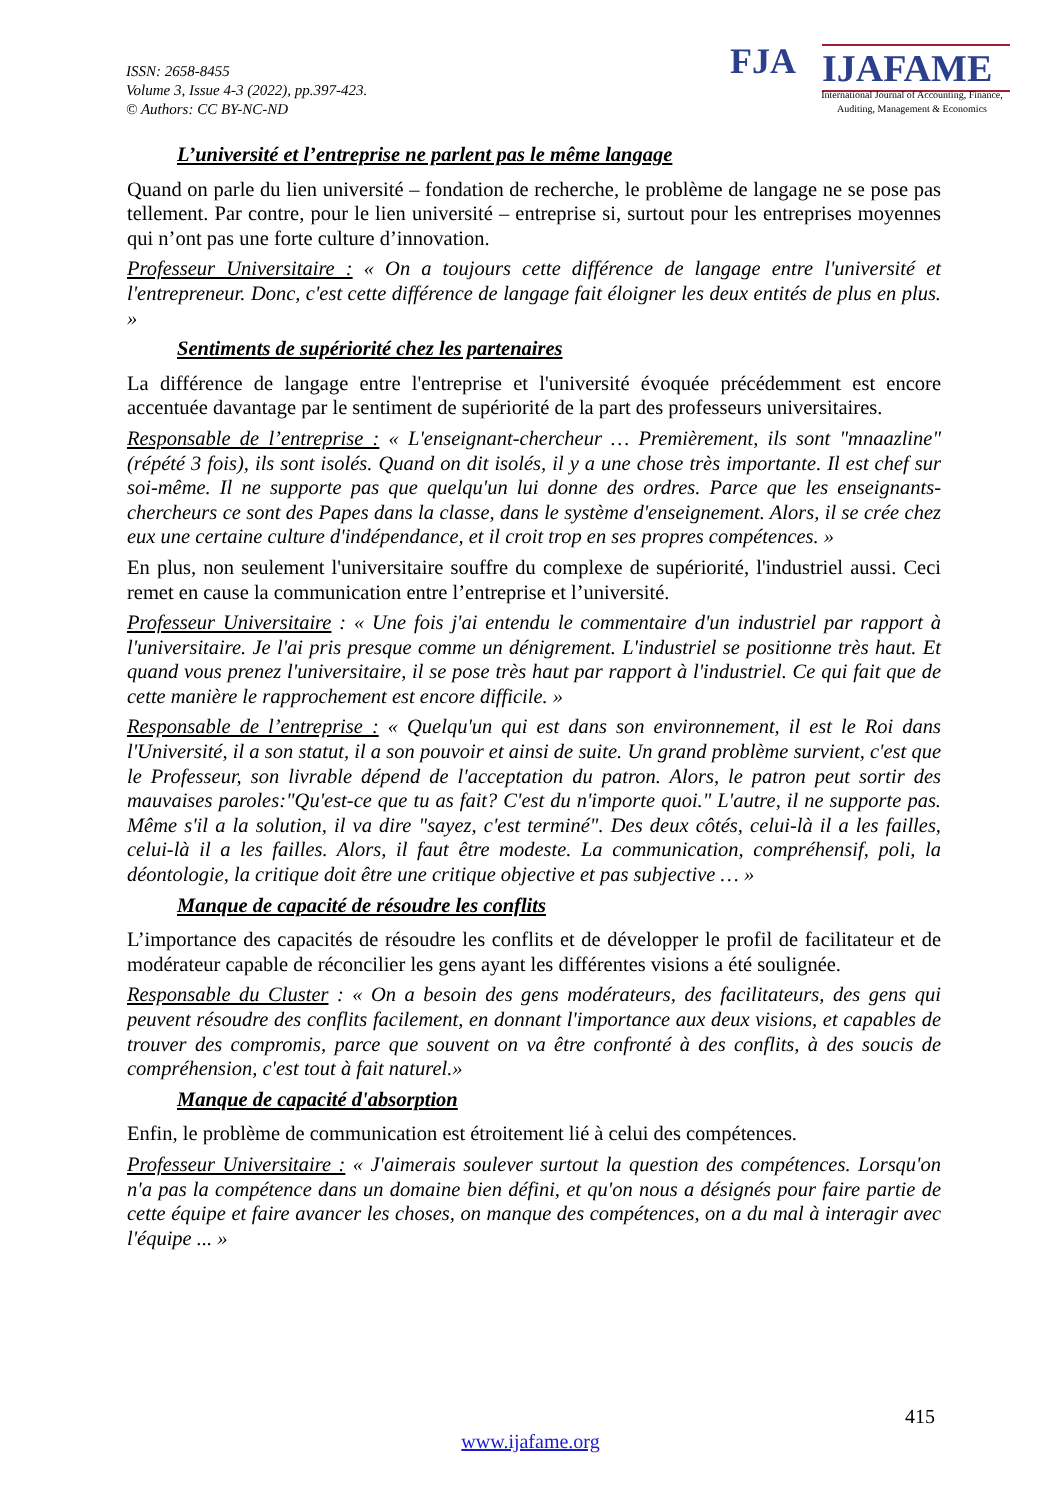ISSN: 2658-8455
Volume 3, Issue 4-3 (2022), pp.397-423.
© Authors: CC BY-NC-ND
FJA IJAFAME
International Journal of Accounting, Finance, Auditing, Management & Economics
L’université et l’entreprise ne parlent pas le même langage
Quand on parle du lien université – fondation de recherche, le problème de langage ne se pose pas tellement. Par contre, pour le lien université – entreprise si, surtout pour les entreprises moyennes qui n’ont pas une forte culture d’innovation.
Professeur Universitaire : « On a toujours cette différence de langage entre l'université et l'entrepreneur. Donc, c'est cette différence de langage fait éloigner les deux entités de plus en plus. »
Sentiments de supériorité chez les partenaires
La différence de langage entre l'entreprise et l'université évoquée précédemment est encore accentuée davantage par le sentiment de supériorité de la part des professeurs universitaires.
Responsable de l’entreprise : « L'enseignant-chercheur … Premièrement, ils sont "mnaazline" (répété 3 fois), ils sont isolés. Quand on dit isolés, il y a une chose très importante. Il est chef sur soi-même. Il ne supporte pas que quelqu'un lui donne des ordres. Parce que les enseignants-chercheurs ce sont des Papes dans la classe, dans le système d'enseignement. Alors, il se crée chez eux une certaine culture d'indépendance, et il croit trop en ses propres compétences. »
En plus, non seulement l'universitaire souffre du complexe de supériorité, l'industriel aussi. Ceci remet en cause la communication entre l’entreprise et l’université.
Professeur Universitaire : « Une fois j'ai entendu le commentaire d'un industriel par rapport à l'universitaire. Je l'ai pris presque comme un dénigrement. L'industriel se positionne très haut. Et quand vous prenez l'universitaire, il se pose très haut par rapport à l'industriel. Ce qui fait que de cette manière le rapprochement est encore difficile. »
Responsable de l’entreprise : « Quelqu'un qui est dans son environnement, il est le Roi dans l'Université, il a son statut, il a son pouvoir et ainsi de suite. Un grand problème survient, c'est que le Professeur, son livrable dépend de l'acceptation du patron. Alors, le patron peut sortir des mauvaises paroles:"Qu'est-ce que tu as fait? C'est du n'importe quoi." L'autre, il ne supporte pas. Même s'il a la solution, il va dire "sayez, c'est terminé". Des deux côtés, celui-là il a les failles, celui-là il a les failles. Alors, il faut être modeste. La communication, compréhensif, poli, la déontologie, la critique doit être une critique objective et pas subjective … »
Manque de capacité de résoudre les conflits
L’importance des capacités de résoudre les conflits et de développer le profil de facilitateur et de modérateur capable de réconcilier les gens ayant les différentes visions a été soulignée.
Responsable du Cluster : « On a besoin des gens modérateurs, des facilitateurs, des gens qui peuvent résoudre des conflits facilement, en donnant l'importance aux deux visions, et capables de trouver des compromis, parce que souvent on va être confronté à des conflits, à des soucis de compréhension, c'est tout à fait naturel.»
Manque de capacité d'absorption
Enfin, le problème de communication est étroitement lié à celui des compétences.
Professeur Universitaire : « J'aimerais soulever surtout la question des compétences. Lorsqu'on n'a pas la compétence dans un domaine bien défini, et qu'on nous a désignés pour faire partie de cette équipe et faire avancer les choses, on manque des compétences, on a du mal à interagir avec l'équipe ... »
415
www.ijafame.org